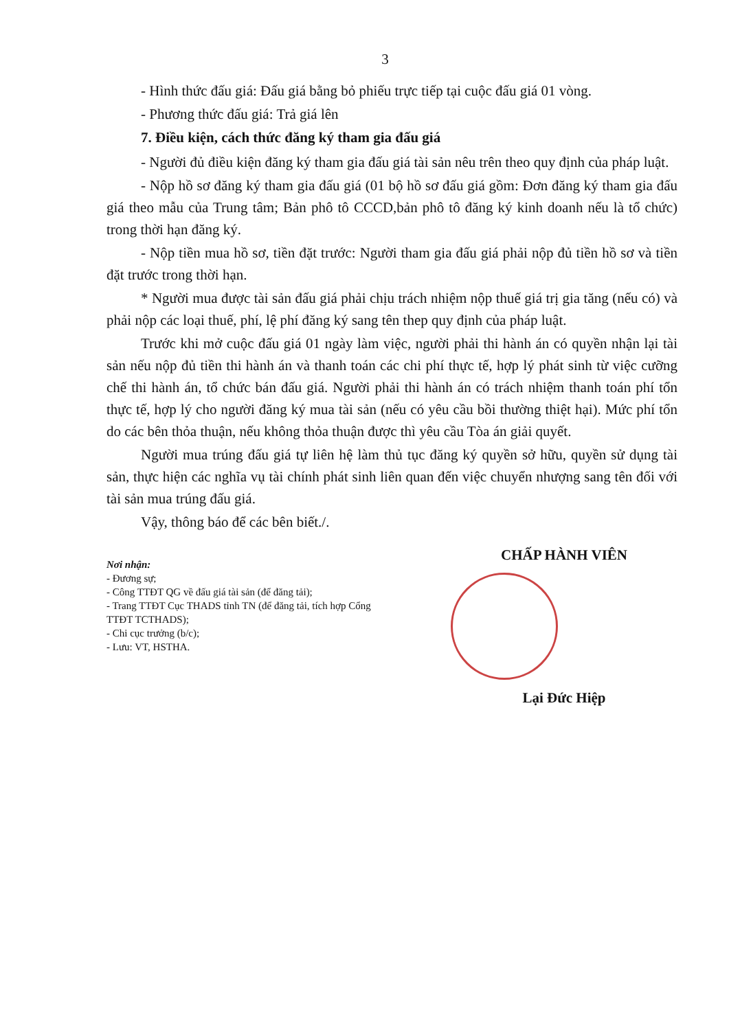3
- Hình thức đấu giá: Đấu giá bằng bỏ phiếu trực tiếp tại cuộc đấu giá 01 vòng.
- Phương thức đấu giá: Trả giá lên
7. Điều kiện, cách thức đăng ký tham gia đấu giá
- Người đủ điều kiện đăng ký tham gia đấu giá tài sản nêu trên theo quy định của pháp luật.
- Nộp hồ sơ đăng ký tham gia đấu giá (01 bộ hồ sơ đấu giá gồm: Đơn đăng ký tham gia đấu giá theo mẫu của Trung tâm; Bản phô tô CCCD,bản phô tô đăng ký kinh doanh nếu là tổ chức) trong thời hạn đăng ký.
- Nộp tiền mua hồ sơ, tiền đặt trước: Người tham gia đấu giá phải nộp đủ tiền hồ sơ và tiền đặt trước trong thời hạn.
* Người mua được tài sản đấu giá phải chịu trách nhiệm nộp thuế giá trị gia tăng (nếu có) và phải nộp các loại thuế, phí, lệ phí đăng ký sang tên thep quy định của pháp luật.
Trước khi mở cuộc đấu giá 01 ngày làm việc, người phải thi hành án có quyền nhận lại tài sản nếu nộp đủ tiền thi hành án và thanh toán các chi phí thực tế, hợp lý phát sinh từ việc cưỡng chế thi hành án, tổ chức bán đấu giá. Người phải thi hành án có trách nhiệm thanh toán phí tổn thực tế, hợp lý cho người đăng ký mua tài sản (nếu có yêu cầu bồi thường thiệt hại). Mức phí tổn do các bên thỏa thuận, nếu không thỏa thuận được thì yêu cầu Tòa án giải quyết.
Người mua trúng đấu giá tự liên hệ làm thủ tục đăng ký quyền sở hữu, quyền sử dụng tài sản, thực hiện các nghĩa vụ tài chính phát sinh liên quan đến việc chuyển nhượng sang tên đối với tài sản mua trúng đấu giá.
Vậy, thông báo để các bên biết./.
Nơi nhận:
- Đương sự;
- Công TTĐT QG về đấu giá tài sản (để đăng tải);
- Trang TTĐT Cục THADS tỉnh TN (để đăng tải, tích hợp Cổng TTĐT TCTHADS);
- Chi cục trưởng (b/c);
- Lưu: VT, HSTHA.
CHẤP HÀNH VIÊN
Lại Đức Hiệp